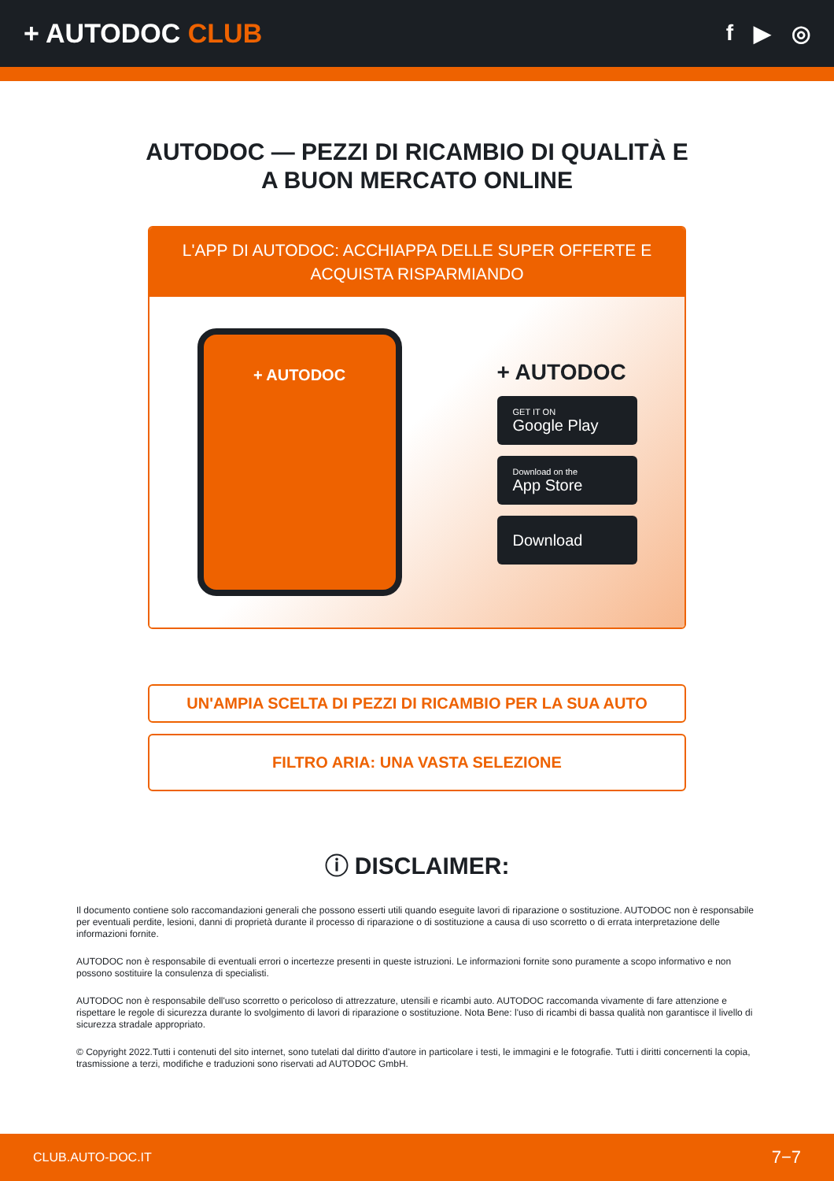+ AUTODOC CLUB
f ▶ ◎
AUTODOC — PEZZI DI RICAMBIO DI QUALITÀ E A BUON MERCATO ONLINE
L'APP DI AUTODOC: ACCHIAPPA DELLE SUPER OFFERTE E ACQUISTA RISPARMIANDO
+ AUTODOC
+ AUTODOC
GET IT ON
Google Play
Download on the
App Store
Download
UN'AMPIA SCELTA DI PEZZI DI RICAMBIO PER LA SUA AUTO
FILTRO ARIA: UNA VASTA SELEZIONE
ⓘ DISCLAIMER:
Il documento contiene solo raccomandazioni generali che possono esserti utili quando eseguite lavori di riparazione o sostituzione. AUTODOC non è responsabile per eventuali perdite, lesioni, danni di proprietà durante il processo di riparazione o di sostituzione a causa di uso scorretto o di errata interpretazione delle informazioni fornite.
AUTODOC non è responsabile di eventuali errori o incertezze presenti in queste istruzioni. Le informazioni fornite sono puramente a scopo informativo e non possono sostituire la consulenza di specialisti.
AUTODOC non è responsabile dell'uso scorretto o pericoloso di attrezzature, utensili e ricambi auto. AUTODOC raccomanda vivamente di fare attenzione e rispettare le regole di sicurezza durante lo svolgimento di lavori di riparazione o sostituzione. Nota Bene: l'uso di ricambi di bassa qualità non garantisce il livello di sicurezza stradale appropriato.
© Copyright 2022.Tutti i contenuti del sito internet, sono tutelati dal diritto d'autore in particolare i testi, le immagini e le fotografie. Tutti i diritti concernenti la copia, trasmissione a terzi, modifiche e traduzioni sono riservati ad AUTODOC GmbH.
CLUB.AUTO-DOC.IT 7−7